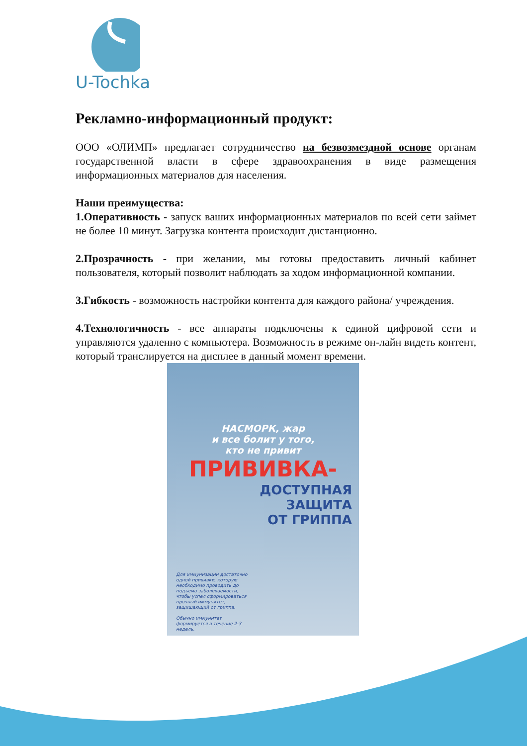U-Tochka
Рекламно-информационный продукт:
ООО «ОЛИМП» предлагает сотрудничество на безвозмездной основе органам государственной власти в сфере здравоохранения в виде размещения информационных материалов для населения.
Наши преимущества:
1.Оперативность - запуск ваших информационных материалов по всей сети займет не более 10 минут. Загрузка контента происходит дистанционно.
2.Прозрачность - при желании, мы готовы предоставить личный кабинет пользователя, который позволит наблюдать за ходом информационной компании.
3.Гибкость - возможность настройки контента для каждого района/ учреждения.
4.Технологичность - все аппараты подключены к единой цифровой сети и управляются удаленно с компьютера. Возможность в режиме он-лайн видеть контент, который транслируется на дисплее в данный момент времени.
НАСМОРК, жар
и все болит у того,
кто не привит
ПРИВИВКА-
ДОСТУПНАЯ
ЗАЩИТА
ОТ ГРИППА
Для иммунизации достаточно одной прививки, которую необходимо проводить до подъема заболеваемости, чтобы успел сформироваться прочный иммунитет, защищающий от гриппа.
Обычно иммунитет формируется в течение 2-3 недель.